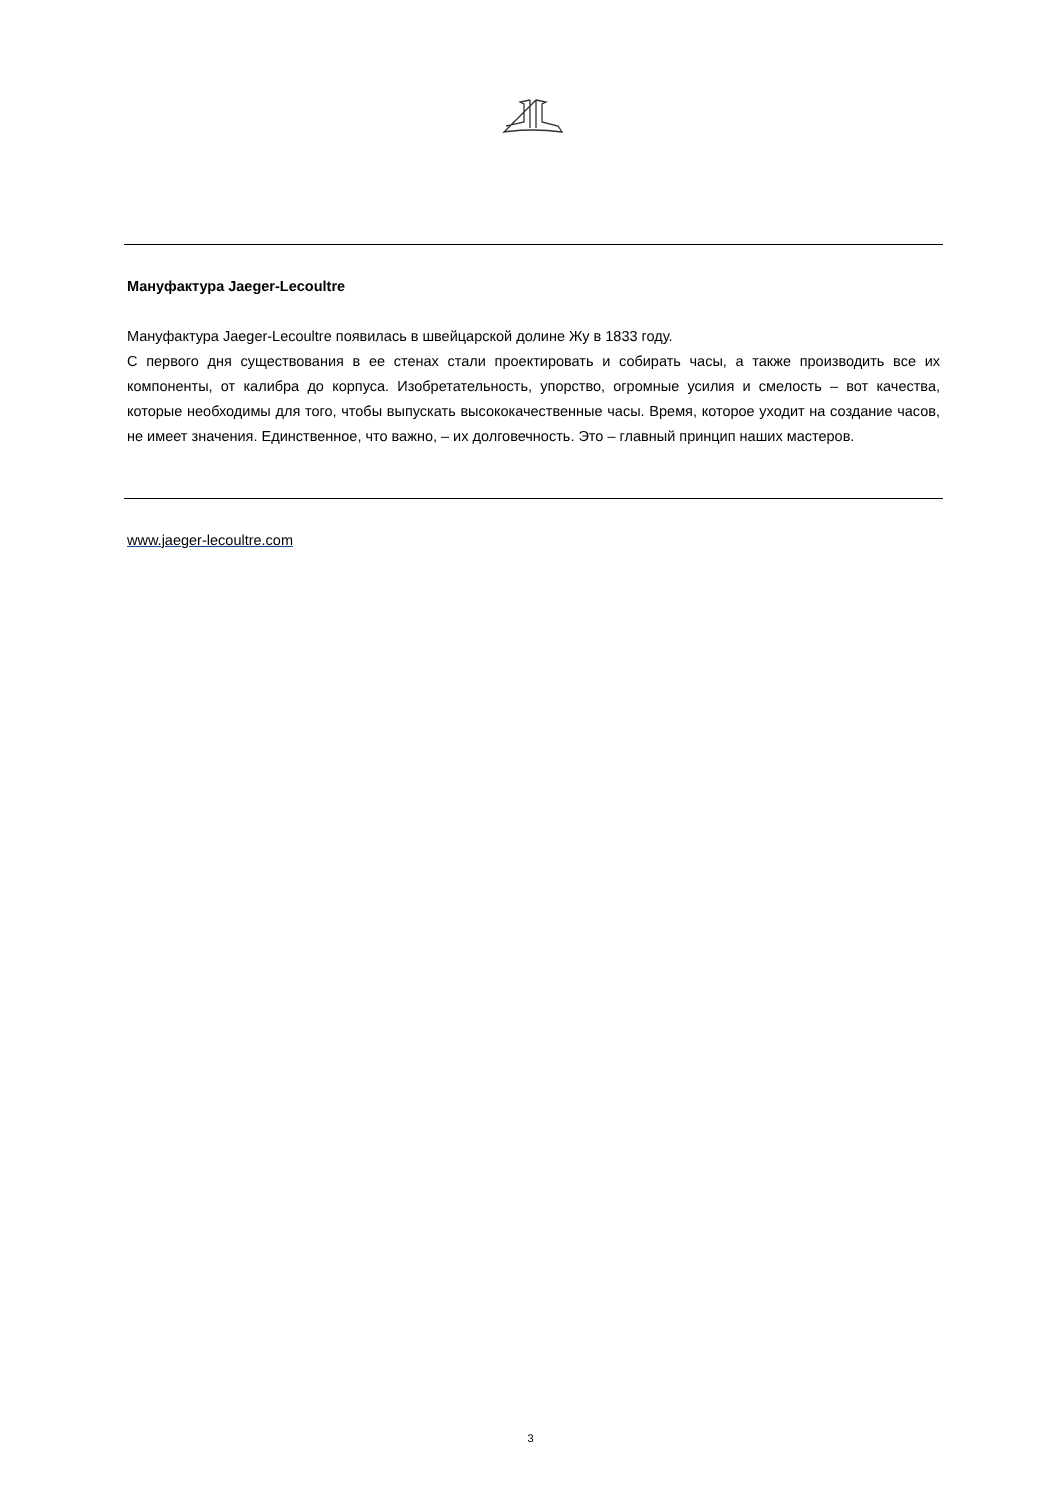Мануфактура Jaeger-Lecoultre
Мануфактура Jaeger-Lecoultre появилась в швейцарской долине Жу в 1833 году.
С первого дня существования в ее стенах стали проектировать и собирать часы, а также производить все их компоненты, от калибра до корпуса. Изобретательность, упорство, огромные усилия и смелость – вот качества, которые необходимы для того, чтобы выпускать высококачественные часы. Время, которое уходит на создание часов, не имеет значения. Единственное, что важно, – их долговечность. Это – главный принцип наших мастеров.
www.jaeger-lecoultre.com
3